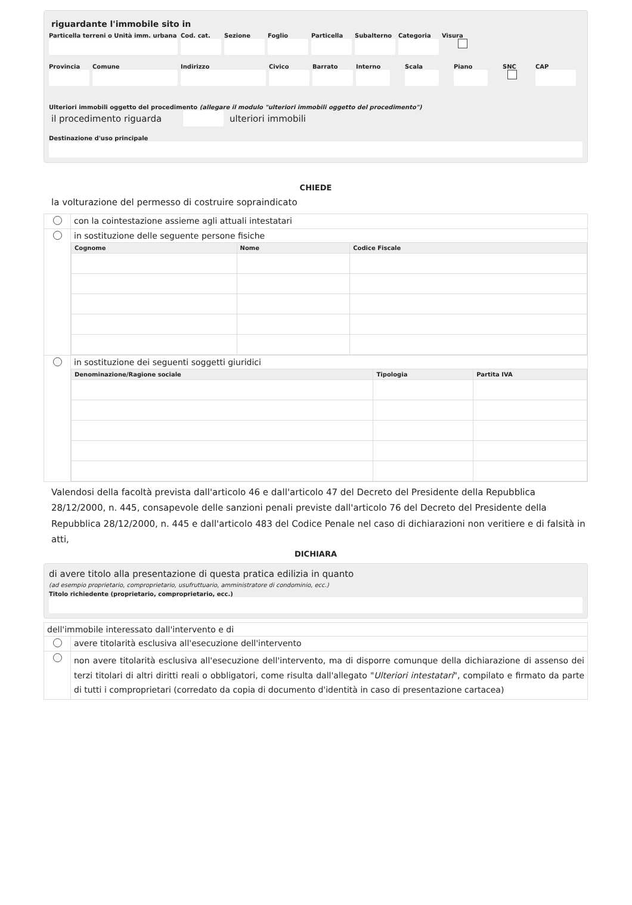riguardante l'immobile sito in
Particella terreni o Unità imm. urbana
Cod. cat.
Sezione Foglio Particella
Subalterno
Categoria
Visura
Provincia
Comune Indirizzo Civico Barrato Interno
Scala Piano SNC CAP
Ulteriori immobili oggetto del procedimento (allegare il modulo "ulteriori immobili oggetto del procedimento")
il procedimento riguarda ulteriori immobili
Destinazione d'uso principale
CHIEDE
la volturazione del permesso di costruire sopraindicato
| | con la cointestazione assieme agli attuali intestatari |
| | in sostituzione delle seguente persone fisiche / Cognome / Nome / Codice Fiscale / / --- / --- / --- / |
| | in sostituzione dei seguenti soggetti giuridici / Denominazione/Ragione sociale / Tipologia / Partita IVA / / --- / --- / --- / |
Valendosi della facoltà prevista dall'articolo 46 e dall'articolo 47 del Decreto del Presidente della Repubblica 28/12/2000, n. 445, consapevole delle sanzioni penali previste dall'articolo 76 del Decreto del Presidente della Repubblica 28/12/2000, n. 445 e dall'articolo 483 del Codice Penale nel caso di dichiarazioni non veritiere e di falsità in atti,
DICHIARA
di avere titolo alla presentazione di questa pratica edilizia in quanto
(ad esempio proprietario, comproprietario, usufruttuario, amministratore di condominio, ecc.)
Titolo richiedente (proprietario, comproprietario, ecc.)
| dell'immobile interessato dall'intervento e di | |
| | avere titolarità esclusiva all'esecuzione dell'intervento |
| | non avere titolarità esclusiva all'esecuzione dell'intervento, ma di disporre comunque della dichiarazione di assenso dei terzi titolari di altri diritti reali o obbligatori, come risulta dall'allegato " Ulteriori intestatari ", compilato e firmato da parte di tutti i comproprietari (corredato da copia di documento d'identità in caso di presentazione cartacea) |